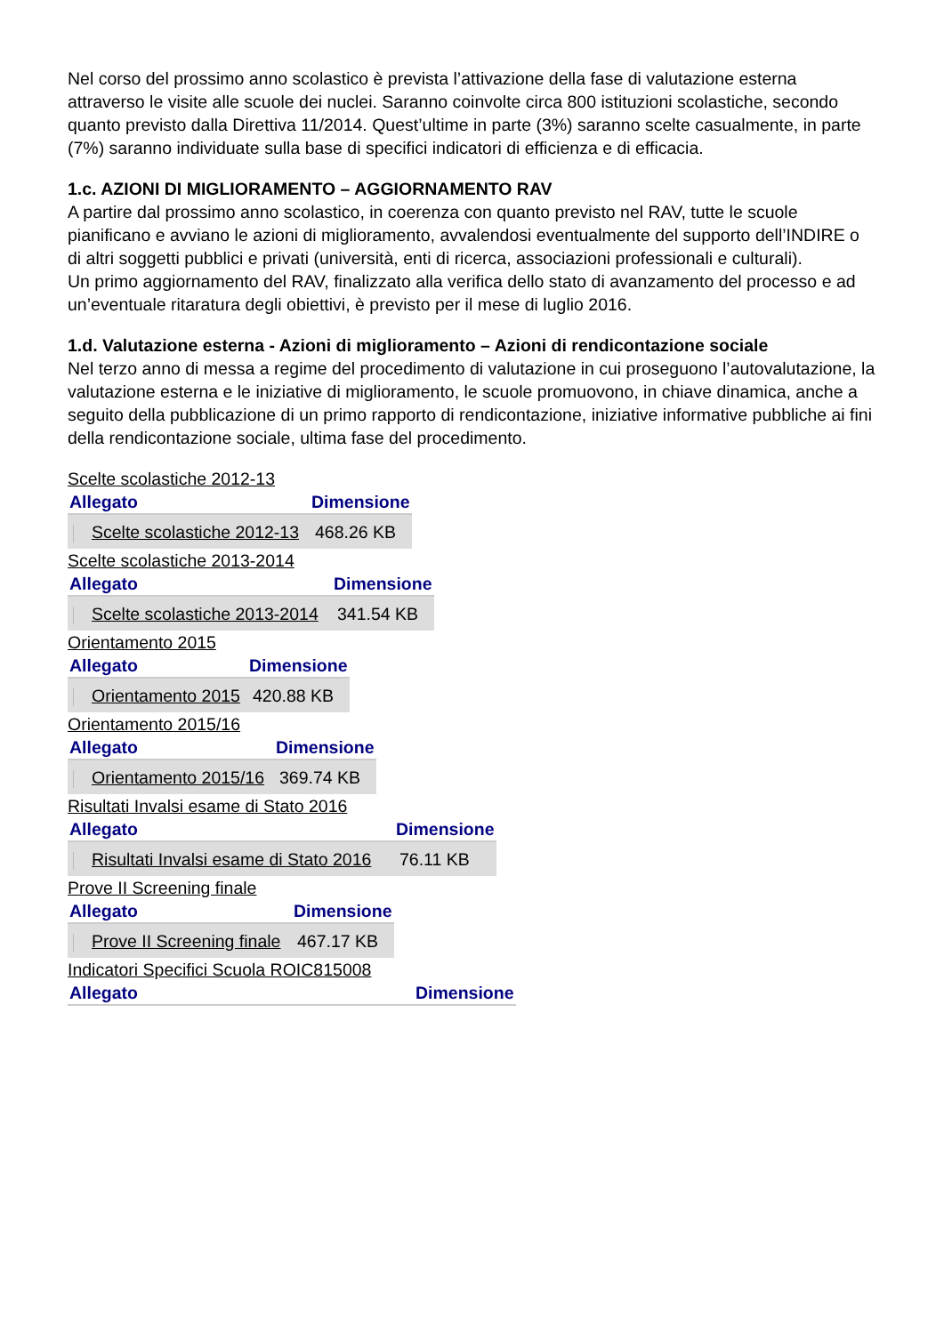Nel corso del prossimo anno scolastico è prevista l’attivazione della fase di valutazione esterna attraverso le visite alle scuole dei nuclei. Saranno coinvolte circa 800 istituzioni scolastiche, secondo quanto previsto dalla Direttiva 11/2014. Quest’ultime in parte (3%) saranno scelte casualmente, in parte (7%) saranno individuate sulla base di specifici indicatori di efficienza e di efficacia.
1.c. AZIONI DI MIGLIORAMENTO – AGGIORNAMENTO RAV
A partire dal prossimo anno scolastico, in coerenza con quanto previsto nel RAV, tutte le scuole pianificano e avviano le azioni di miglioramento, avvalendosi eventualmente del supporto dell’INDIRE o di altri soggetti pubblici e privati (università, enti di ricerca, associazioni professionali e culturali).
Un primo aggiornamento del RAV, finalizzato alla verifica dello stato di avanzamento del processo e ad un’eventuale ritaratura degli obiettivi, è previsto per il mese di luglio 2016.
1.d. Valutazione esterna - Azioni di miglioramento – Azioni di rendicontazione sociale
Nel terzo anno di messa a regime del procedimento di valutazione in cui proseguono l’autovalutazione, la valutazione esterna e le iniziative di miglioramento, le scuole promuovono, in chiave dinamica, anche a seguito della pubblicazione di un primo rapporto di rendicontazione, iniziative informative pubbliche ai fini della rendicontazione sociale, ultima fase del procedimento.
Scelte scolastiche 2012-13
| Allegato | Dimensione |
| --- | --- |
| Scelte scolastiche 2012-13 | 468.26 KB |
Scelte scolastiche 2013-2014
| Allegato | Dimensione |
| --- | --- |
| Scelte scolastiche 2013-2014 | 341.54 KB |
Orientamento 2015
| Allegato | Dimensione |
| --- | --- |
| Orientamento 2015 | 420.88 KB |
Orientamento 2015/16
| Allegato | Dimensione |
| --- | --- |
| Orientamento 2015/16 | 369.74 KB |
Risultati Invalsi esame di Stato 2016
| Allegato | Dimensione |
| --- | --- |
| Risultati Invalsi esame di Stato 2016 | 76.11 KB |
Prove II Screening finale
| Allegato | Dimensione |
| --- | --- |
| Prove II Screening finale | 467.17 KB |
Indicatori Specifici Scuola ROIC815008
| Allegato | Dimensione |
| --- | --- |